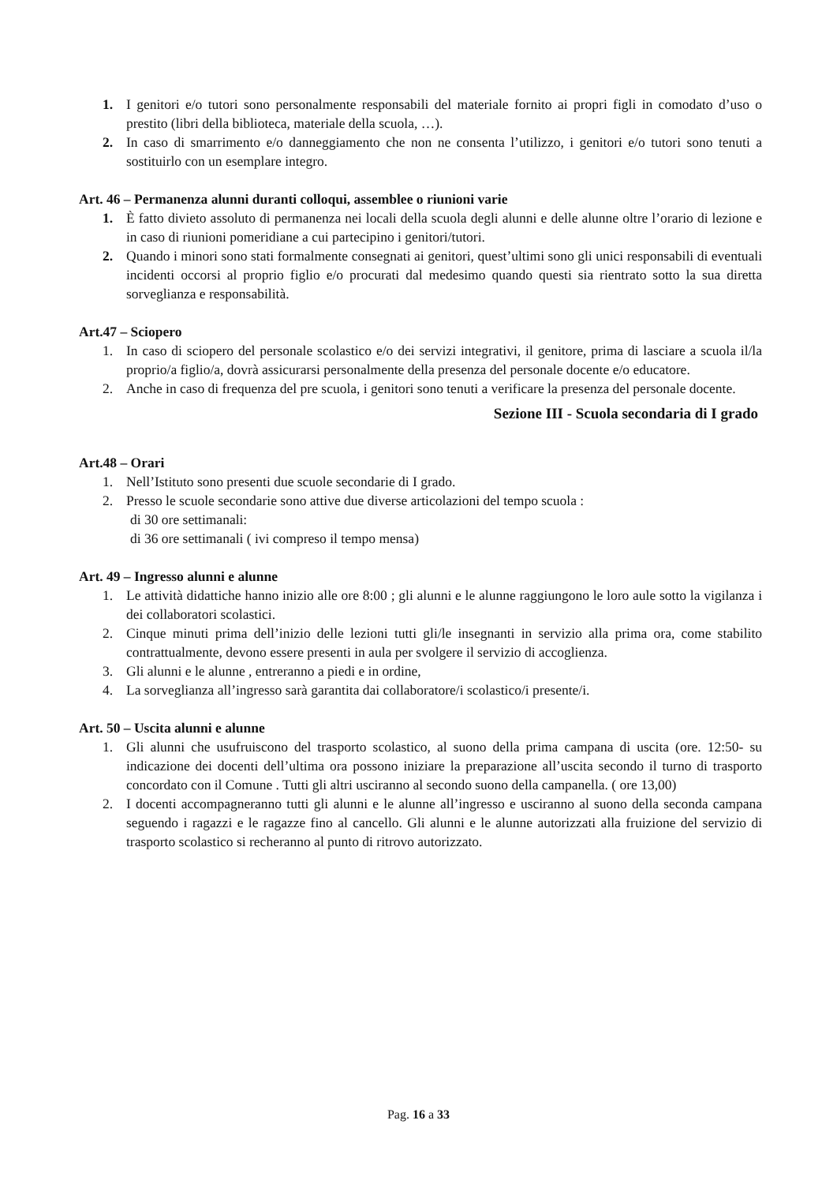1. I genitori e/o tutori sono personalmente responsabili del materiale fornito ai propri figli in comodato d’uso o prestito (libri della biblioteca, materiale della scuola, …).
2. In caso di smarrimento e/o danneggiamento che non ne consenta l’utilizzo, i genitori e/o tutori sono tenuti a sostituirlo con un esemplare integro.
Art. 46 – Permanenza alunni duranti colloqui, assemblee o riunioni varie
1. È fatto divieto assoluto di permanenza nei locali della scuola degli alunni e delle alunne oltre l’orario di lezione e in caso di riunioni pomeridiane a cui partecipino i genitori/tutori.
2. Quando i minori sono stati formalmente consegnati ai genitori, quest’ultimi sono gli unici responsabili di eventuali incidenti occorsi al proprio figlio e/o procurati dal medesimo quando questi sia rientrato sotto la sua diretta sorveglianza e responsabilità.
Art.47 – Sciopero
1. In caso di sciopero del personale scolastico e/o dei servizi integrativi, il genitore, prima di lasciare a scuola il/la proprio/a figlio/a, dovrà assicurarsi personalmente della presenza del personale docente e/o educatore.
2. Anche in caso di frequenza del pre scuola, i genitori sono tenuti a verificare la presenza del personale docente.
Sezione III - Scuola secondaria di I grado
Art.48 – Orari
1. Nell’Istituto sono presenti due scuole secondarie di I grado.
2. Presso le scuole secondarie sono attive due diverse articolazioni del tempo scuola :
di 30 ore settimanali:
di 36 ore settimanali ( ivi compreso il tempo mensa)
Art. 49 – Ingresso alunni e alunne
1. Le attività didattiche hanno inizio alle ore 8:00 ; gli alunni e le alunne raggiungono le loro aule sotto la vigilanza i dei collaboratori scolastici.
2. Cinque minuti prima dell’inizio delle lezioni tutti gli/le insegnanti in servizio alla prima ora, come stabilito contrattualmente, devono essere presenti in aula per svolgere il servizio di accoglienza.
3. Gli alunni e le alunne , entreranno a piedi e in ordine,
4. La sorveglianza all’ingresso sarà garantita dai collaboratore/i scolastico/i presente/i.
Art. 50 – Uscita alunni e alunne
1. Gli alunni che usufruiscono del trasporto scolastico, al suono della prima campana di uscita (ore. 12:50- su indicazione dei docenti dell’ultima ora possono iniziare la preparazione all’uscita secondo il turno di trasporto concordato con il Comune . Tutti gli altri usciranno al secondo suono della campanella. ( ore 13,00)
2. I docenti accompagneranno tutti gli alunni e le alunne all’ingresso e usciranno al suono della seconda campana seguendo i ragazzi e le ragazze fino al cancello. Gli alunni e le alunne autorizzati alla fruizione del servizio di trasporto scolastico si recheranno al punto di ritrovo autorizzato.
Pag. 16 a 33